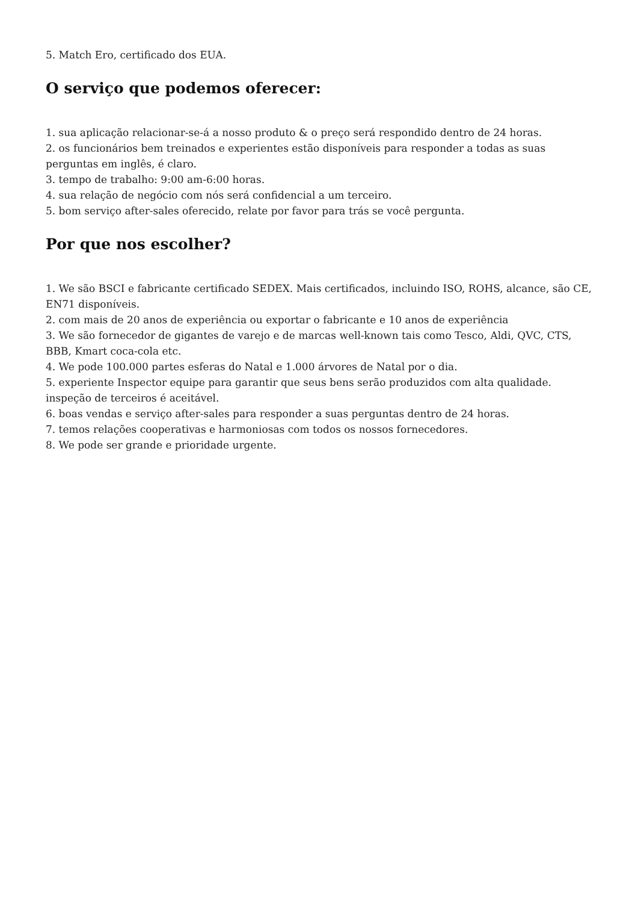5. Match Ero, certificado dos EUA.
O serviço que podemos oferecer:
1. sua aplicação relacionar-se-á a nosso produto & o preço será respondido dentro de 24 horas.
2. os funcionários bem treinados e experientes estão disponíveis para responder a todas as suas perguntas em inglês, é claro.
3. tempo de trabalho: 9:00 am-6:00 horas.
4. sua relação de negócio com nós será confidencial a um terceiro.
5. bom serviço after-sales oferecido, relate por favor para trás se você pergunta.
Por que nos escolher?
1. We são BSCI e fabricante certificado SEDEX. Mais certificados, incluindo ISO, ROHS, alcance, são CE, EN71 disponíveis.
2. com mais de 20 anos de experiência ou exportar o fabricante e 10 anos de experiência
3. We são fornecedor de gigantes de varejo e de marcas well-known tais como Tesco, Aldi, QVC, CTS, BBB, Kmart coca-cola etc.
4. We pode 100.000 partes esferas do Natal e 1.000 árvores de Natal por o dia.
5. experiente Inspector equipe para garantir que seus bens serão produzidos com alta qualidade. inspeção de terceiros é aceitável.
6. boas vendas e serviço after-sales para responder a suas perguntas dentro de 24 horas.
7. temos relações cooperativas e harmoniosas com todos os nossos fornecedores.
8. We pode ser grande e prioridade urgente.